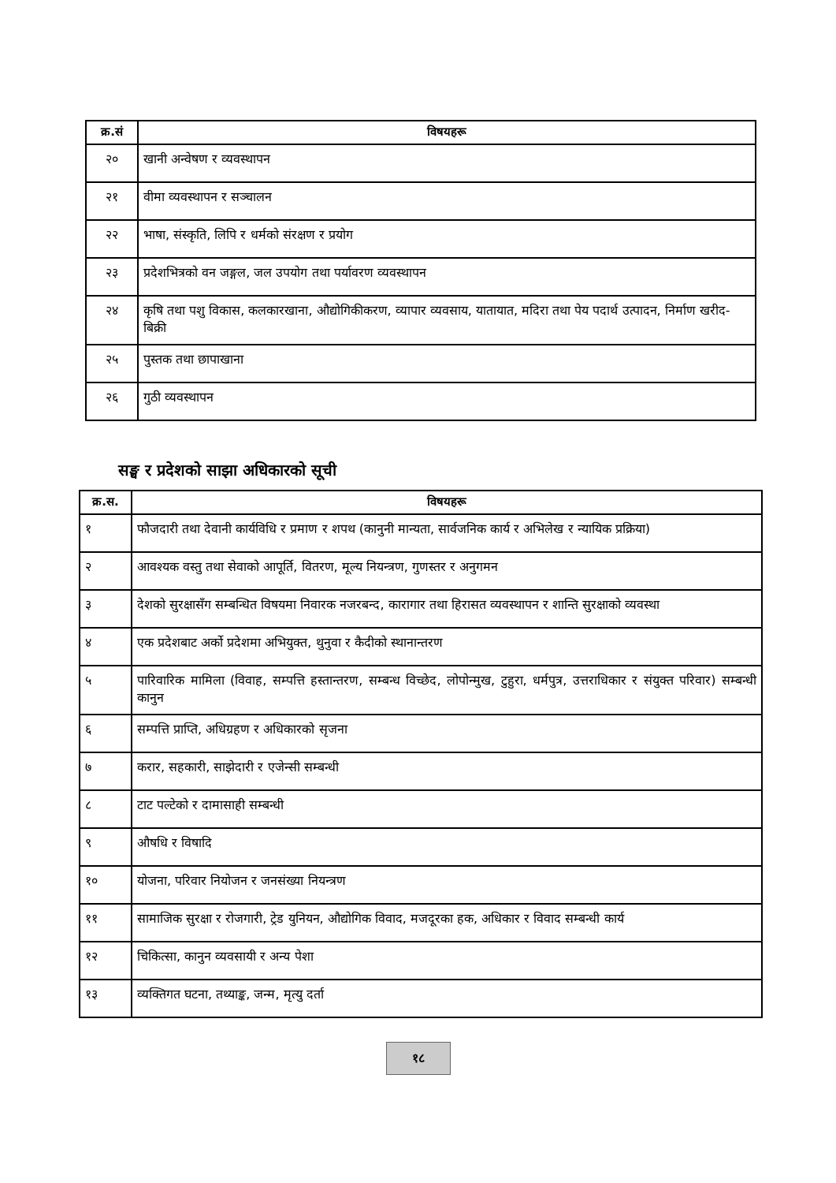| क्र.सं | विषयहरू |
| --- | --- |
| २० | खानी अन्वेषण र व्यवस्थापन |
| २१ | वीमा व्यवस्थापन र सञ्चालन |
| २२ | भाषा, संस्कृति, लिपि र धर्मको संरक्षण र प्रयोग |
| २३ | प्रदेशभित्रको वन जङ्गल, जल उपयोग तथा पर्यावरण व्यवस्थापन |
| २४ | कृषि तथा पशु विकास, कलकारखाना, औद्योगिकीकरण, व्यापार व्यवसाय, यातायात, मदिरा तथा पेय पदार्थ उत्पादन, निर्माण खरीद-बिक्री |
| २५ | पुस्तक तथा छापाखाना |
| २६ | गुठी व्यवस्थापन |
सङ्घ र प्रदेशको साझा अधिकारको सूची
| क्र.स. | विषयहरू |
| --- | --- |
| १ | फौजदारी तथा देवानी कार्यविधि र प्रमाण र शपथ (कानुनी मान्यता, सार्वजनिक कार्य र अभिलेख र न्यायिक प्रक्रिया) |
| २ | आवश्यक वस्तु तथा सेवाको आपूर्ति, वितरण, मूल्य नियन्त्रण, गुणस्तर र अनुगमन |
| ३ | देशको सुरक्षासँग सम्बन्धित विषयमा निवारक नजरबन्द, कारागार तथा हिरासत व्यवस्थापन र शान्ति सुरक्षाको व्यवस्था |
| ४ | एक प्रदेशबाट अर्को प्रदेशमा अभियुक्त, थुनुवा र कैदीको स्थानान्तरण |
| ५ | पारिवारिक मामिला (विवाह, सम्पत्ति हस्तान्तरण, सम्बन्ध विच्छेद, लोपोन्मुख, टुहुरा, धर्मपुत्र, उत्तराधिकार र संयुक्त परिवार) सम्बन्धी कानुन |
| ६ | सम्पत्ति प्राप्ति, अधिग्रहण र अधिकारको सृजना |
| ७ | करार, सहकारी, साझेदारी र एजेन्सी सम्बन्धी |
| ८ | टाट पल्टेको र दामासाही सम्बन्धी |
| ९ | औषधि र विषादि |
| १० | योजना, परिवार नियोजन र जनसंख्या नियन्त्रण |
| ११ | सामाजिक सुरक्षा र रोजगारी, ट्रेड युनियन, औद्योगिक विवाद, मजदूरका हक, अधिकार र विवाद सम्बन्धी कार्य |
| १२ | चिकित्सा, कानुन व्यवसायी र अन्य पेशा |
| १३ | व्यक्तिगत घटना, तथ्याङ्क, जन्म, मृत्यु दर्ता |
१८